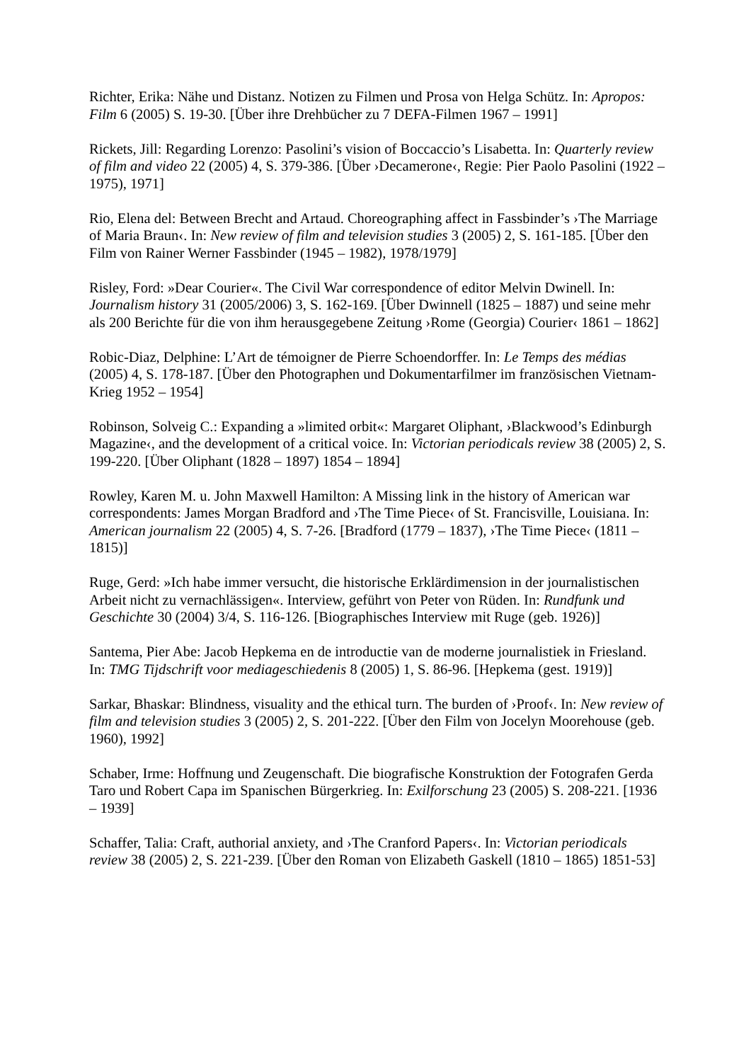Richter, Erika: Nähe und Distanz. Notizen zu Filmen und Prosa von Helga Schütz. In: Apropos: Film 6 (2005) S. 19-30. [Über ihre Drehbücher zu 7 DEFA-Filmen 1967 – 1991]
Rickets, Jill: Regarding Lorenzo: Pasolini’s vision of Boccaccio’s Lisabetta. In: Quarterly review of film and video 22 (2005) 4, S. 379-386. [Über ›Decamerone‹, Regie: Pier Paolo Pasolini (1922 – 1975), 1971]
Rio, Elena del: Between Brecht and Artaud. Choreographing affect in Fassbinder’s ›The Marriage of Maria Braun‹. In: New review of film and television studies 3 (2005) 2, S. 161-185. [Über den Film von Rainer Werner Fassbinder (1945 – 1982), 1978/1979]
Risley, Ford: »Dear Courier«. The Civil War correspondence of editor Melvin Dwinell. In: Journalism history 31 (2005/2006) 3, S. 162-169. [Über Dwinnell (1825 – 1887) und seine mehr als 200 Berichte für die von ihm herausgegebene Zeitung ›Rome (Georgia) Courier‹ 1861 – 1862]
Robic-Diaz, Delphine: L’Art de témoigner de Pierre Schoendorffer. In: Le Temps des médias (2005) 4, S. 178-187. [Über den Photographen und Dokumentarfilmer im französischen Vietnam-Krieg 1952 – 1954]
Robinson, Solveig C.: Expanding a »limited orbit«: Margaret Oliphant, ›Blackwood’s Edinburgh Magazine‹, and the development of a critical voice. In: Victorian periodicals review 38 (2005) 2, S. 199-220. [Über Oliphant (1828 – 1897) 1854 – 1894]
Rowley, Karen M. u. John Maxwell Hamilton: A Missing link in the history of American war correspondents: James Morgan Bradford and ›The Time Piece‹ of St. Francisville, Louisiana. In: American journalism 22 (2005) 4, S. 7-26. [Bradford (1779 – 1837), ›The Time Piece‹ (1811 – 1815)]
Ruge, Gerd: »Ich habe immer versucht, die historische Erklärdimension in der journalistischen Arbeit nicht zu vernachlässigen«. Interview, geführt von Peter von Rüden. In: Rundfunk und Geschichte 30 (2004) 3/4, S. 116-126. [Biographisches Interview mit Ruge (geb. 1926)]
Santema, Pier Abe: Jacob Hepkema en de introductie van de moderne journalistiek in Friesland. In: TMG Tijdschrift voor mediageschiedenis 8 (2005) 1, S. 86-96. [Hepkema (gest. 1919)]
Sarkar, Bhaskar: Blindness, visuality and the ethical turn. The burden of ›Proof‹. In: New review of film and television studies 3 (2005) 2, S. 201-222. [Über den Film von Jocelyn Moorehouse (geb. 1960), 1992]
Schaber, Irme: Hoffnung und Zeugenschaft. Die biografische Konstruktion der Fotografen Gerda Taro und Robert Capa im Spanischen Bürgerkrieg. In: Exilforschung 23 (2005) S. 208-221. [1936 – 1939]
Schaffer, Talia: Craft, authorial anxiety, and ›The Cranford Papers‹. In: Victorian periodicals review 38 (2005) 2, S. 221-239. [Über den Roman von Elizabeth Gaskell (1810 – 1865) 1851-53]